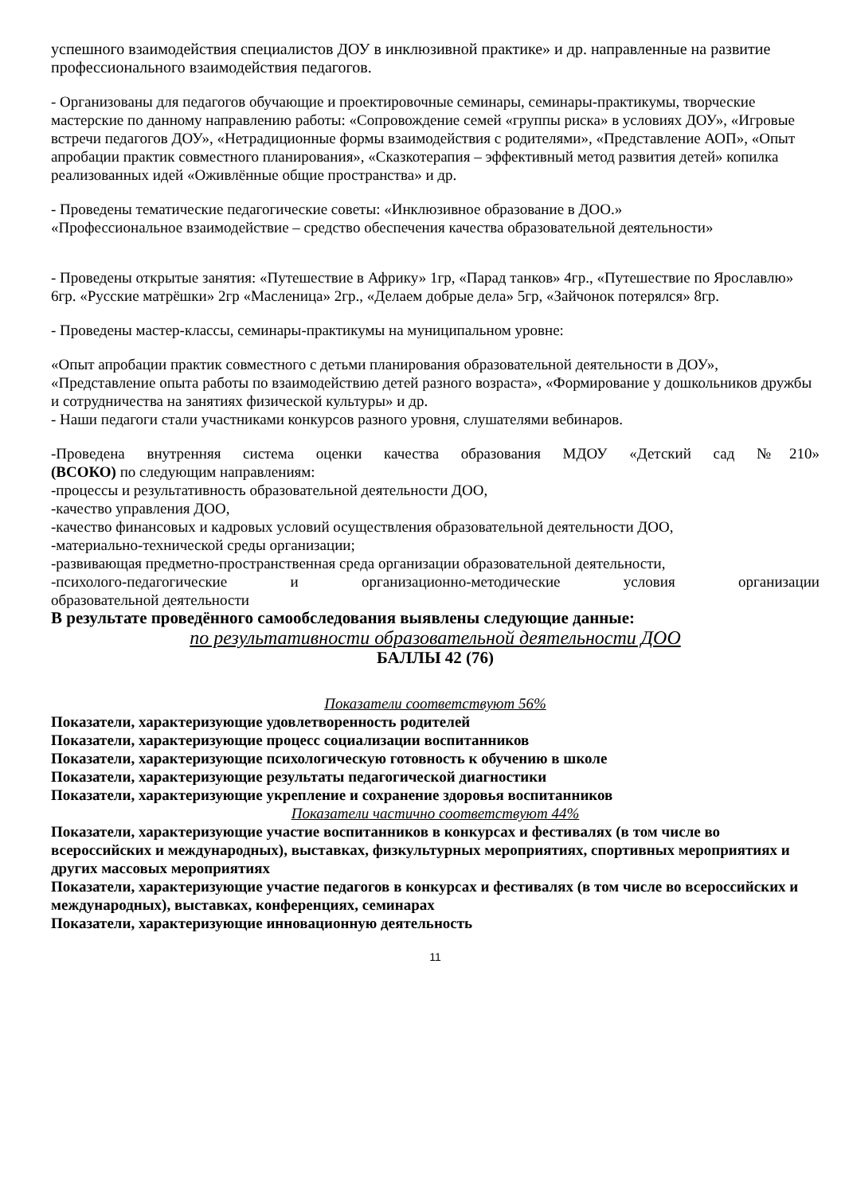успешного взаимодействия специалистов ДОУ в инклюзивной практике» и др. направленные на развитие профессионального взаимодействия педагогов.
- Организованы для педагогов обучающие и проектировочные семинары, семинары-практикумы, творческие мастерские по данному направлению работы: «Сопровождение семей «группы риска» в условиях ДОУ», «Игровые встречи педагогов ДОУ», «Нетрадиционные формы взаимодействия с родителями», «Представление АОП», «Опыт апробации практик совместного планирования», «Сказкотерапия – эффективный метод развития детей» копилка реализованных идей «Оживлённые общие пространства» и др.
- Проведены тематические педагогические советы: «Инклюзивное образование в ДОО.»
«Профессиональное взаимодействие – средство обеспечения качества образовательной деятельности»
- Проведены открытые занятия: «Путешествие в Африку» 1гр, «Парад танков» 4гр., «Путешествие по Ярославлю» 6гр. «Русские матрёшки» 2гр «Масленица» 2гр., «Делаем добрые дела» 5гр, «Зайчонок потерялся» 8гр.
- Проведены мастер-классы, семинары-практикумы на муниципальном уровне:
«Опыт апробации практик совместного с детьми планирования образовательной деятельности в ДОУ», «Представление опыта работы по взаимодействию детей разного возраста», «Формирование у дошкольников дружбы и сотрудничества на занятиях физической культуры» и др.
- Наши педагоги стали участниками конкурсов разного уровня, слушателями вебинаров.
-Проведена внутренняя система оценки качества образования МДОУ «Детский сад №210»
(ВСОКО) по следующим направлениям:
-процессы и результативность образовательной деятельности ДОО,
-качество управления ДОО,
-качество финансовых и кадровых условий осуществления образовательной деятельности ДОО,
-материально-технической среды организации;
-развивающая предметно-пространственная среда организации образовательной деятельности,
-психолого-педагогические и организационно-методические условия организации
образовательной деятельности
В результате проведённого самообследования выявлены следующие данные:
по результативности образовательной деятельности ДОО
БАЛЛЫ 42 (76)
Показатели соответствуют 56%
Показатели, характеризующие удовлетворенность родителей
Показатели, характеризующие процесс социализации воспитанников
Показатели, характеризующие психологическую готовность к обучению в школе
Показатели, характеризующие результаты педагогической диагностики
Показатели, характеризующие укрепление и сохранение здоровья воспитанников
Показатели частично соответствуют 44%
Показатели, характеризующие участие воспитанников в конкурсах и фестивалях (в том числе во всероссийских и международных), выставках, физкультурных мероприятиях, спортивных мероприятиях и других массовых мероприятиях
Показатели, характеризующие участие педагогов в конкурсах и фестивалях (в том числе во всероссийских и международных), выставках, конференциях, семинарах
Показатели, характеризующие инновационную деятельность
11